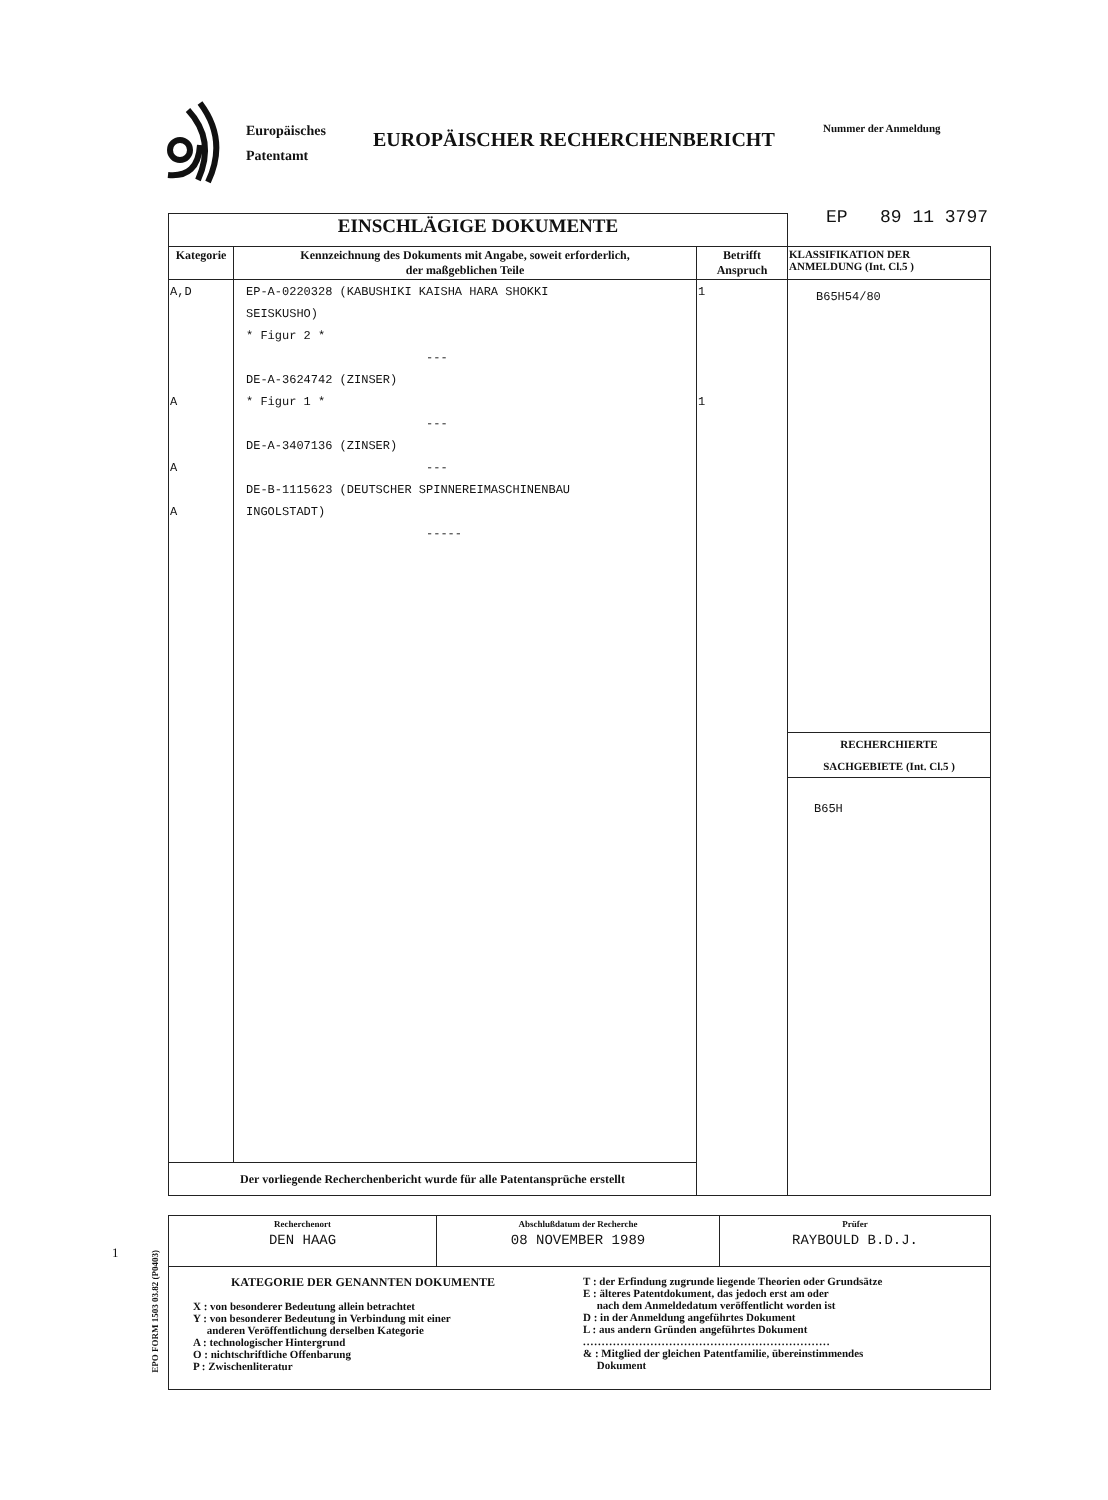Europäisches
Patentamt
EUROPÄISCHER RECHERCHENBERICHT
Nummer der Anmeldung
EP 89 11 3797
1
EPO FORM 1503 03.82 (P0403)
| EINSCHLÄGIGE DOKUMENTE | | | |
| --- | --- | --- | --- |
| Kategorie | Kennzeichnung des Dokuments mit Angabe, soweit erforderlich, der maßgeblichen Teile | Betrifft Anspruch | KLASSIFIKATION DER ANMELDUNG (Int. Cl.5 ) |
| A,D A A A | EP-A-0220328 (KABUSHIKI KAISHA HARA SHOKKI SEISKUSHO) * Figur 2 * --- DE-A-3624742 (ZINSER) * Figur 1 * --- DE-A-3407136 (ZINSER) --- DE-B-1115623 (DEUTSCHER SPINNEREIMASCHINENBAU INGOLSTADT) ----- | 1 1 | B65H54/80 RECHERCHIERTE SACHGEBIETE (Int. Cl.5 ) B65H |
| Der vorliegende Recherchenbericht wurde für alle Patentansprüche erstellt | | | |
| Recherchenort DEN HAAG | Abschlußdatum der Recherche 08 NOVEMBER 1989 | Prüfer RAYBOULD B.D.J. |
| KATEGORIE DER GENANNTEN DOKUMENTE X : von besonderer Bedeutung allein betrachtet Y : von besonderer Bedeutung in Verbindung mit einer anderen Veröffentlichung derselben Kategorie A : technologischer Hintergrund O : nichtschriftliche Offenbarung P : Zwischenliteratur T : der Erfindung zugrunde liegende Theorien oder Grundsätze E : älteres Patentdokument, das jedoch erst am oder nach dem Anmeldedatum veröffentlicht worden ist D : in der Anmeldung angeführtes Dokument L : aus andern Gründen angeführtes Dokument .................................................................. & : Mitglied der gleichen Patentfamilie, übereinstimmendes Dokument | | |